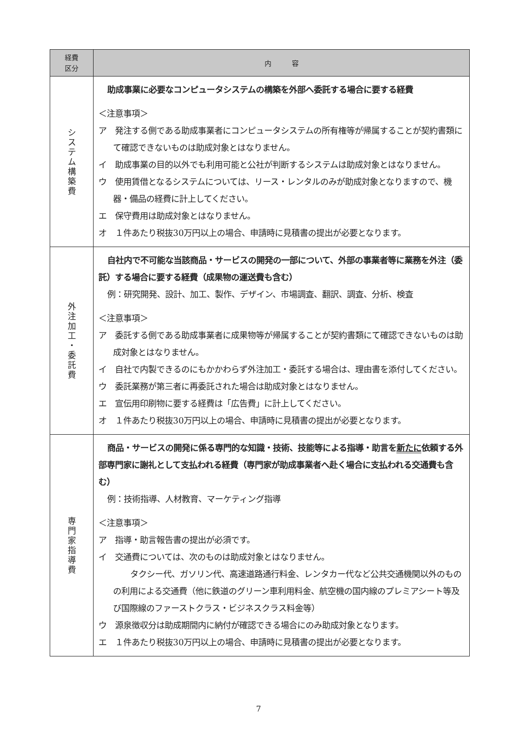| 経費 区分 | 内 容 |
| --- | --- |
| シ ス テ ム 構 築 費 | 助成事業に必要なコンピュータシステムの構築を外部へ委託する場合に要する経費 ＜注意事項＞ ア 発注する側である助成事業者にコンピュータシステムの所有権等が帰属することが契約書類にて確認できないものは助成対象とはなりません。 イ 助成事業の目的以外でも利用可能と公社が判断するシステムは助成対象とはなりません。 ウ 使用賃借となるシステムについては、リース・レンタルのみが助成対象となりますので、機器・備品の経費に計上してください。 エ 保守費用は助成対象とはなりません。 オ １件あたり税抜30万円以上の場合、申請時に見積書の提出が必要となります。 |
| 外 注 加 工 ・ 委 託 費 | 自社内で不可能な当該商品・サービスの開発の一部について、外部の事業者等に業務を外注（委託）する場合に要する経費（成果物の運送費も含む） 例：研究開発、設計、加工、製作、デザイン、市場調査、翻訳、調査、分析、検査 ＜注意事項＞ ア 委託する側である助成事業者に成果物等が帰属することが契約書類にて確認できないものは助成対象とはなりません。 イ 自社で内製できるのにもかかわらず外注加工・委託する場合は、理由書を添付してください。 ウ 委託業務が第三者に再委託された場合は助成対象とはなりません。 エ 宣伝用印刷物に要する経費は「広告費」に計上してください。 オ １件あたり税抜30万円以上の場合、申請時に見積書の提出が必要となります。 |
| 専 門 家 指 導 費 | 商品・サービスの開発に係る専門的な知識・技術、技能等による指導・助言を 新たに 依頼する外部専門家に謝礼として支払われる経費（専門家が助成事業者へ赴く場合に支払われる交通費も含む） 例：技術指導、人材教育、マーケティング指導 ＜注意事項＞ ア 指導・助言報告書の提出が必須です。 イ 交通費については、次のものは助成対象とはなりません。 タクシー代、ガソリン代、高速道路通行料金、レンタカー代など公共交通機関以外のものの利用による交通費（他に鉄道のグリーン車利用料金、航空機の国内線のプレミアシート等及び国際線のファーストクラス・ビジネスクラス料金等） ウ 源泉徴収分は助成期間内に納付が確認できる場合にのみ助成対象となります。 エ １件あたり税抜30万円以上の場合、申請時に見積書の提出が必要となります。 |
7